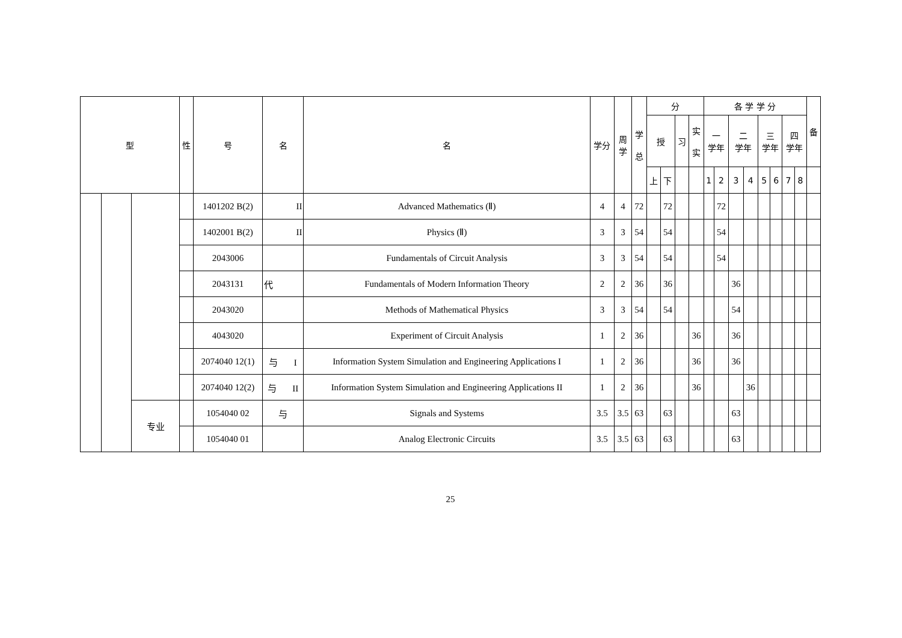| 型 | | | 性 | 号 | 名 | 名 | 学分 | 周 学 | 学 总 | 分 | | | | 各 学 学 分 | | | | | | | | 备 |
| --- | --- | --- | --- | --- | --- | --- | --- | --- | --- | --- | --- | --- | --- | --- | --- | --- | --- | --- | --- | --- | --- | --- |
| | | | | | | | | | | 授 | | 习 | 实 实 | 一 学年 | | 二 学年 | | 三 学年 | | 四 学年 | | |
| | | | | | | | | | | 上 | 下 | | | 1 | 2 | 3 | 4 | 5 | 6 | 7 | 8 | |
| | | | | 1401202 B(2) | II | Advanced Mathematics (Ⅱ) | 4 | 4 | 72 | | 72 | | | | 72 | | | | | | | |
| | | | | 1402001 B(2) | II | Physics (Ⅱ) | 3 | 3 | 54 | | 54 | | | | 54 | | | | | | | |
| | | | | 2043006 | | Fundamentals of Circuit Analysis | 3 | 3 | 54 | | 54 | | | | 54 | | | | | | | |
| | | | | 2043131 | 代 | Fundamentals of Modern Information Theory | 2 | 2 | 36 | | 36 | | | | | 36 | | | | | | |
| | | | | 2043020 | | Methods of Mathematical Physics | 3 | 3 | 54 | | 54 | | | | | 54 | | | | | | |
| | | | | 4043020 | | Experiment of Circuit Analysis | 1 | 2 | 36 | | | | 36 | | | 36 | | | | | | |
| | | | | 2074040 12(1) | 与 I | Information System Simulation and Engineering Applications I | 1 | 2 | 36 | | | | 36 | | | 36 | | | | | | |
| | | | | 2074040 12(2) | 与 II | Information System Simulation and Engineering Applications II | 1 | 2 | 36 | | | | 36 | | | | 36 | | | | | |
| | | 专业 | | 1054040 02 | 与 | Signals and Systems | 3.5 | 3.5 | 63 | | 63 | | | | | 63 | | | | | | |
| | | | | 1054040 01 | | Analog Electronic Circuits | 3.5 | 3.5 | 63 | | 63 | | | | | 63 | | | | | | |
25